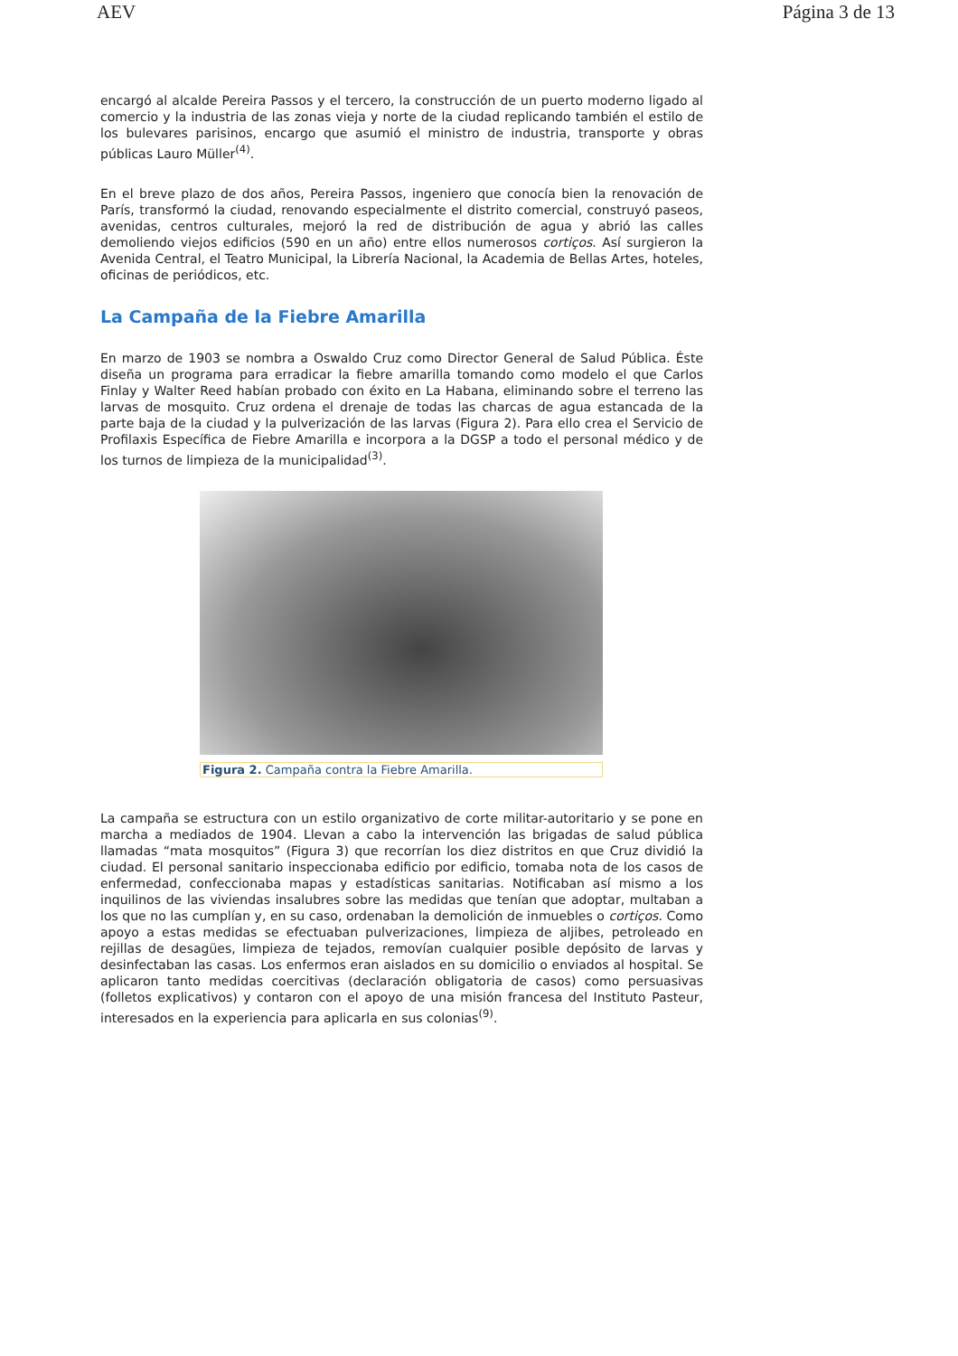AEV Página 3 de 13
encargó al alcalde Pereira Passos y el tercero, la construcción de un puerto moderno ligado al comercio y la industria de las zonas vieja y norte de la ciudad replicando también el estilo de los bulevares parisinos, encargo que asumió el ministro de industria, transporte y obras públicas Lauro Müller<sup>(4)</sup>.
En el breve plazo de dos años, Pereira Passos, ingeniero que conocía bien la renovación de París, transformó la ciudad, renovando especialmente el distrito comercial, construyó paseos, avenidas, centros culturales, mejoró la red de distribución de agua y abrió las calles demoliendo viejos edificios (590 en un año) entre ellos numerosos cortiços. Así surgieron la Avenida Central, el Teatro Municipal, la Librería Nacional, la Academia de Bellas Artes, hoteles, oficinas de periódicos, etc.
La Campaña de la Fiebre Amarilla
En marzo de 1903 se nombra a Oswaldo Cruz como Director General de Salud Pública. Éste diseña un programa para erradicar la fiebre amarilla tomando como modelo el que Carlos Finlay y Walter Reed habían probado con éxito en La Habana, eliminando sobre el terreno las larvas de mosquito. Cruz ordena el drenaje de todas las charcas de agua estancada de la parte baja de la ciudad y la pulverización de las larvas (Figura 2). Para ello crea el Servicio de Profilaxis Específica de Fiebre Amarilla e incorpora a la DGSP a todo el personal médico y de los turnos de limpieza de la municipalidad<sup>(3)</sup>.
Figura 2. Campaña contra la Fiebre Amarilla.
La campaña se estructura con un estilo organizativo de corte militar-autoritario y se pone en marcha a mediados de 1904. Llevan a cabo la intervención las brigadas de salud pública llamadas “mata mosquitos” (Figura 3) que recorrían los diez distritos en que Cruz dividió la ciudad. El personal sanitario inspeccionaba edificio por edificio, tomaba nota de los casos de enfermedad, confeccionaba mapas y estadísticas sanitarias. Notificaban así mismo a los inquilinos de las viviendas insalubres sobre las medidas que tenían que adoptar, multaban a los que no las cumplían y, en su caso, ordenaban la demolición de inmuebles o cortiços. Como apoyo a estas medidas se efectuaban pulverizaciones, limpieza de aljibes, petroleado en rejillas de desagües, limpieza de tejados, removían cualquier posible depósito de larvas y desinfectaban las casas. Los enfermos eran aislados en su domicilio o enviados al hospital. Se aplicaron tanto medidas coercitivas (declaración obligatoria de casos) como persuasivas (folletos explicativos) y contaron con el apoyo de una misión francesa del Instituto Pasteur, interesados en la experiencia para aplicarla en sus colonias<sup>(9)</sup>.